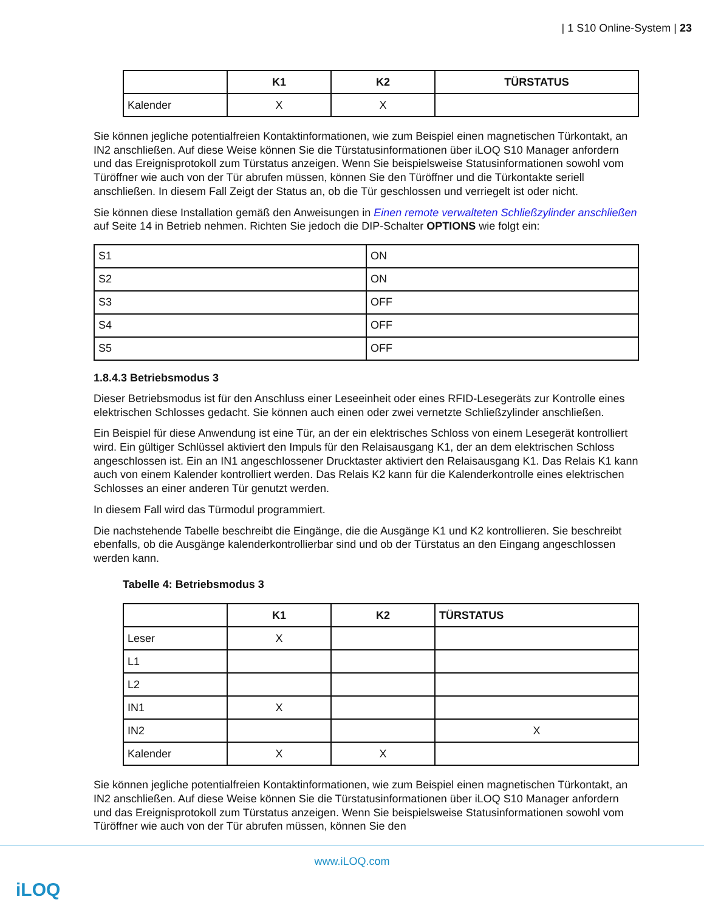| 1 S10 Online-System | 23
| | K1 | K2 | TÜRSTATUS |
| --- | --- | --- | --- |
| Kalender | X | X | |
Sie können jegliche potentialfreien Kontaktinformationen, wie zum Beispiel einen magnetischen Türkontakt, an IN2 anschließen. Auf diese Weise können Sie die Türstatusinformationen über iLOQ S10 Manager anfordern und das Ereignisprotokoll zum Türstatus anzeigen. Wenn Sie beispielsweise Statusinformationen sowohl vom Türöffner wie auch von der Tür abrufen müssen, können Sie den Türöffner und die Türkontakte seriell anschließen. In diesem Fall Zeigt der Status an, ob die Tür geschlossen und verriegelt ist oder nicht.
Sie können diese Installation gemäß den Anweisungen in Einen remote verwalteten Schließzylinder anschließen auf Seite 14 in Betrieb nehmen. Richten Sie jedoch die DIP-Schalter OPTIONS wie folgt ein:
| S1 | ON |
| S2 | ON |
| S3 | OFF |
| S4 | OFF |
| S5 | OFF |
1.8.4.3 Betriebsmodus 3
Dieser Betriebsmodus ist für den Anschluss einer Leseeinheit oder eines RFID-Lesegeräts zur Kontrolle eines elektrischen Schlosses gedacht. Sie können auch einen oder zwei vernetzte Schließzylinder anschließen.
Ein Beispiel für diese Anwendung ist eine Tür, an der ein elektrisches Schloss von einem Lesegerät kontrolliert wird. Ein gültiger Schlüssel aktiviert den Impuls für den Relaisausgang K1, der an dem elektrischen Schloss angeschlossen ist. Ein an IN1 angeschlossener Drucktaster aktiviert den Relaisausgang K1. Das Relais K1 kann auch von einem Kalender kontrolliert werden. Das Relais K2 kann für die Kalenderkontrolle eines elektrischen Schlosses an einer anderen Tür genutzt werden.
In diesem Fall wird das Türmodul programmiert.
Die nachstehende Tabelle beschreibt die Eingänge, die die Ausgänge K1 und K2 kontrollieren. Sie beschreibt ebenfalls, ob die Ausgänge kalenderkontrollierbar sind und ob der Türstatus an den Eingang angeschlossen werden kann.
Tabelle 4: Betriebsmodus 3
| | K1 | K2 | TÜRSTATUS |
| --- | --- | --- | --- |
| Leser | X | | |
| L1 | | | |
| L2 | | | |
| IN1 | X | | |
| IN2 | | | X |
| Kalender | X | X | |
Sie können jegliche potentialfreien Kontaktinformationen, wie zum Beispiel einen magnetischen Türkontakt, an IN2 anschließen. Auf diese Weise können Sie die Türstatusinformationen über iLOQ S10 Manager anfordern und das Ereignisprotokoll zum Türstatus anzeigen. Wenn Sie beispielsweise Statusinformationen sowohl vom Türöffner wie auch von der Tür abrufen müssen, können Sie den
www.iLOQ.com
iLOQ